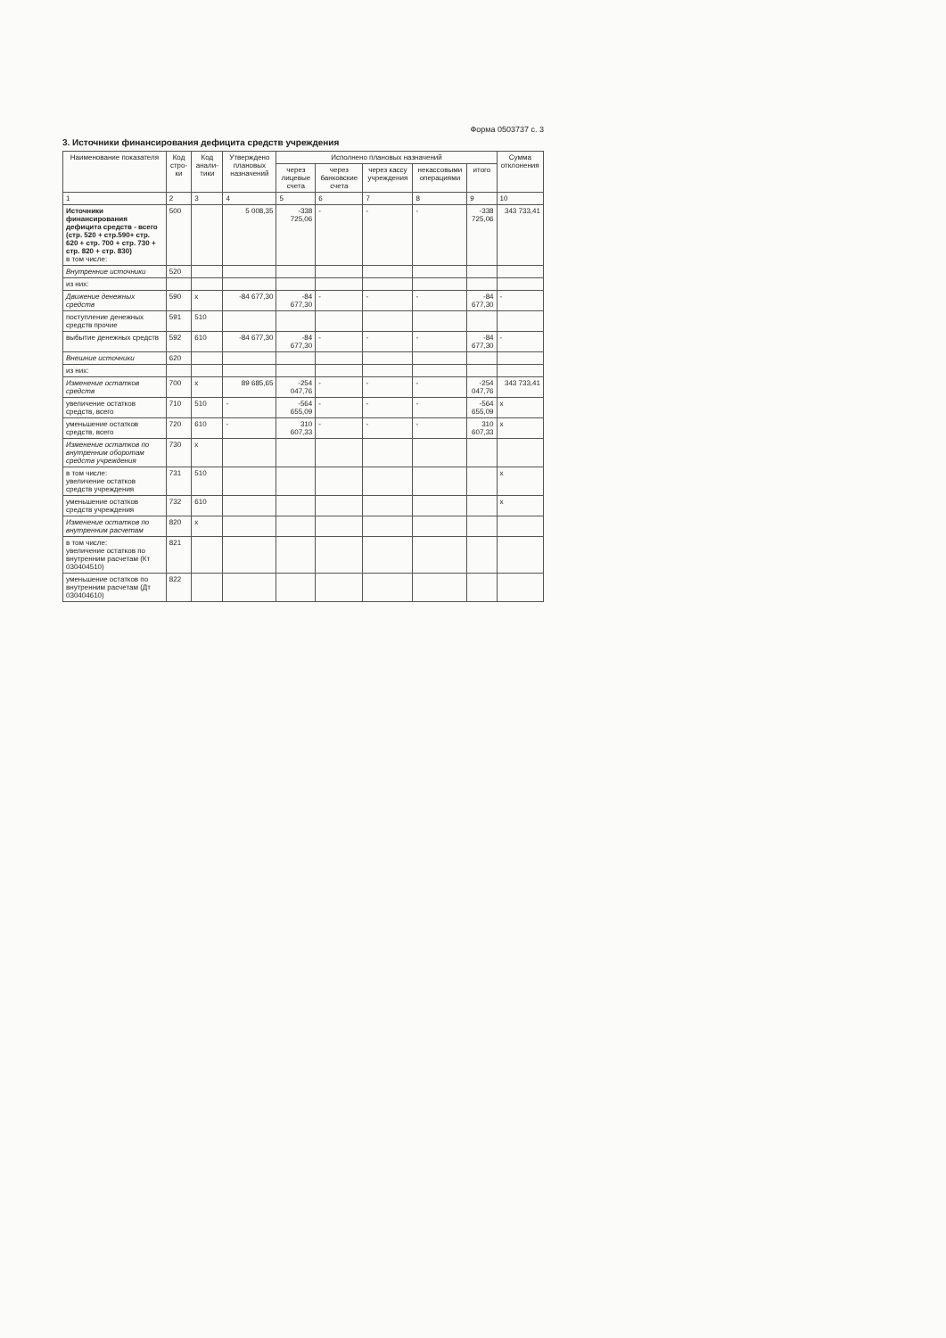Форма 0503737 с. 3
3. Источники финансирования дефицита средств учреждения
| Наименование показателя | Код стро-ки | Код анали-тики | Утверждено плановых назначений | Исполнено плановых назначений | | | | | Сумма отклонения |
| --- | --- | --- | --- | --- | --- | --- | --- | --- | --- |
| | | | | через лицевые счета | через банковские счета | через кассу учреждения | некассовыми операциями | итого | |
| 1 | 2 | 3 | 4 | 5 | 6 | 7 | 8 | 9 | 10 |
| Источники финансирования дефицита средств - всего (стр. 520 + стр.590+ стр. 620 + стр. 700 + стр. 730 + стр. 820 + стр. 830) в том числе: | 500 | | 5 008,35 | -338 725,06 | - | - | - | -338 725,06 | 343 733,41 |
| Внутренние источники | 520 | | | | | | | | |
| из них: | | | | | | | | | |
| Движение денежных средств | 590 | x | -84 677,30 | -84 677,30 | - | - | - | -84 677,30 | - |
| поступление денежных средств прочие | 591 | 510 | | | | | | | |
| выбытие денежных средств | 592 | 610 | -84 677,30 | -84 677,30 | - | - | - | -84 677,30 | - |
| Внешние источники | 620 | | | | | | | | |
| из них: | | | | | | | | | |
| Изменение остатков средств | 700 | x | 89 685,65 | -254 047,76 | - | - | - | -254 047,76 | 343 733,41 |
| увеличение остатков средств, всего | 710 | 510 | - | -564 655,09 | - | - | - | -564 655,09 | x |
| уменьшение остатков средств, всего | 720 | 610 | - | 310 607,33 | - | - | - | 310 607,33 | x |
| Изменение остатков по внутренним оборотам средств учреждения | 730 | x | | | | | | | |
| в том числе: увеличение остатков средств учреждения | 731 | 510 | | | | | | | x |
| уменьшение остатков средств учреждения | 732 | 610 | | | | | | | x |
| Изменение остатков по внутренним расчетам | 820 | x | | | | | | | |
| в том числе: увеличение остатков по внутренним расчетам (Кт 030404510) | 821 | | | | | | | | |
| уменьшение остатков по внутренним расчетам (Дт 030404610) | 822 | | | | | | | | |